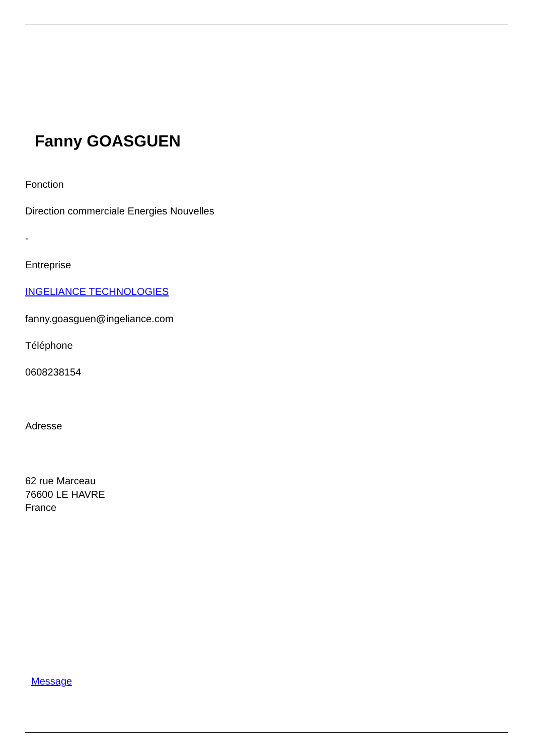Fanny GOASGUEN
Fonction
Direction commerciale Energies Nouvelles
-
Entreprise
INGELIANCE TECHNOLOGIES
fanny.goasguen@ingeliance.com
Téléphone
0608238154
Adresse
62 rue Marceau
76600 LE HAVRE
France
Message